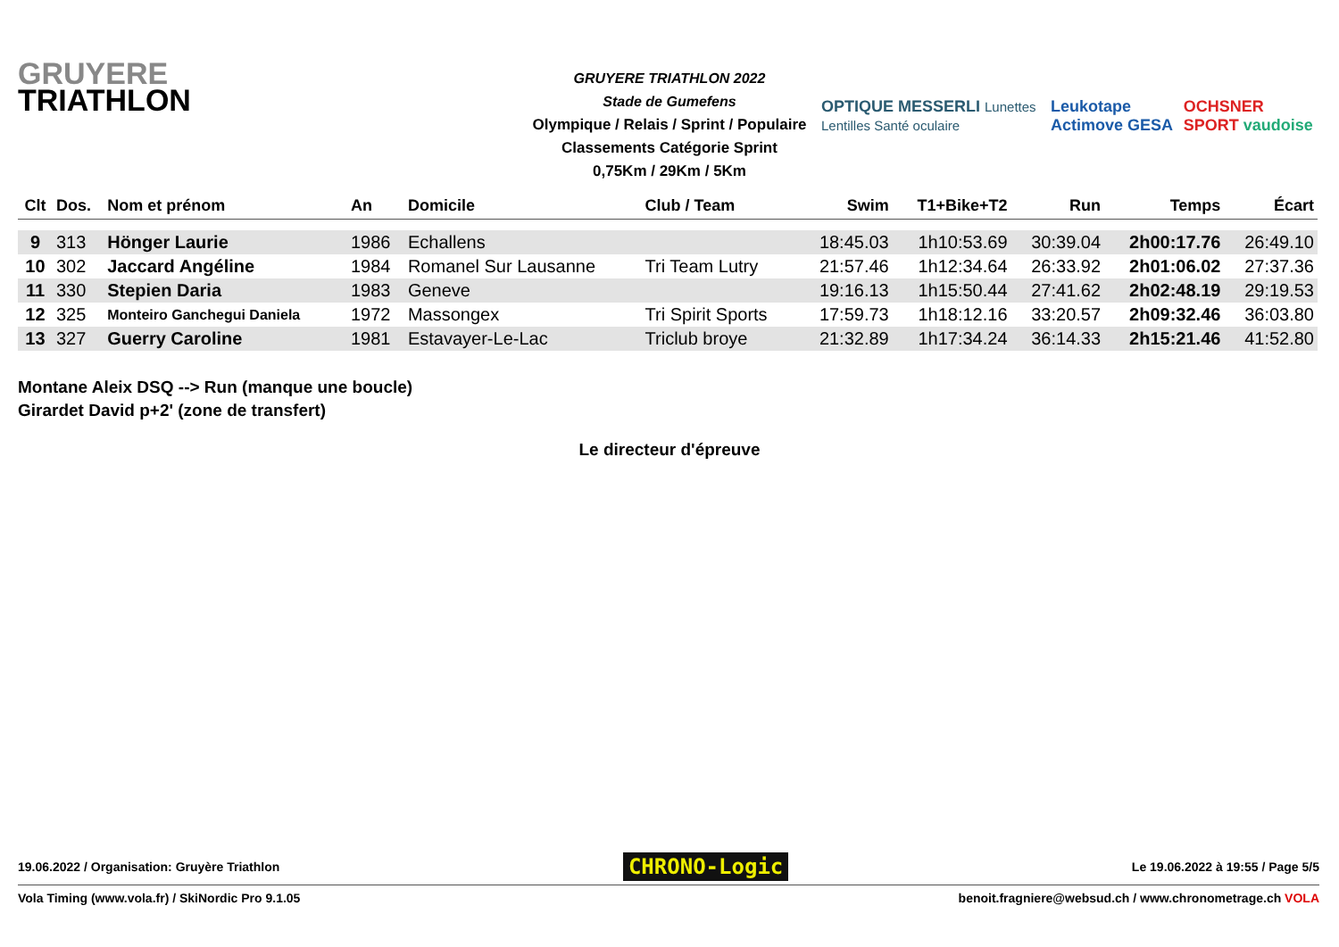GRUYERE
TRIATHLON
GRUYERE TRIATHLON 2022
Stade de Gumefens
Olympique / Relais / Sprint / Populaire
Classements Catégorie Sprint
0,75Km / 29Km / 5Km
OPTIQUE MESSERLI Lunettes Lentilles Santé oculaire Leukotape Actimove GESA OCHSNER SPORT vaudoise
| Clt | Dos. | Nom et prénom | An | Domicile | Club / Team | Swim | T1+Bike+T2 | Run | Temps | Écart |
| --- | --- | --- | --- | --- | --- | --- | --- | --- | --- | --- |
| 9 | 313 | Hönger Laurie | 1986 | Echallens | | 18:45.03 | 1h10:53.69 | 30:39.04 | 2h00:17.76 | 26:49.10 |
| 10 | 302 | Jaccard Angéline | 1984 | Romanel Sur Lausanne | Tri Team Lutry | 21:57.46 | 1h12:34.64 | 26:33.92 | 2h01:06.02 | 27:37.36 |
| 11 | 330 | Stepien Daria | 1983 | Geneve | | 19:16.13 | 1h15:50.44 | 27:41.62 | 2h02:48.19 | 29:19.53 |
| 12 | 325 | Monteiro Ganchegui Daniela | 1972 | Massongex | Tri Spirit Sports | 17:59.73 | 1h18:12.16 | 33:20.57 | 2h09:32.46 | 36:03.80 |
| 13 | 327 | Guerry Caroline | 1981 | Estavayer-Le-Lac | Triclub broye | 21:32.89 | 1h17:34.24 | 36:14.33 | 2h15:21.46 | 41:52.80 |
Montane Aleix DSQ --> Run (manque une boucle)
Girardet David p+2' (zone de transfert)
Le directeur d'épreuve
19.06.2022 / Organisation: Gruyère Triathlon CHRONO-Logic Le 19.06.2022 à 19:55 / Page 5/5
Vola Timing (www.vola.fr) / SkiNordic Pro 9.1.05 benoit.fragniere@websud.ch / www.chronometrage.ch VOLA